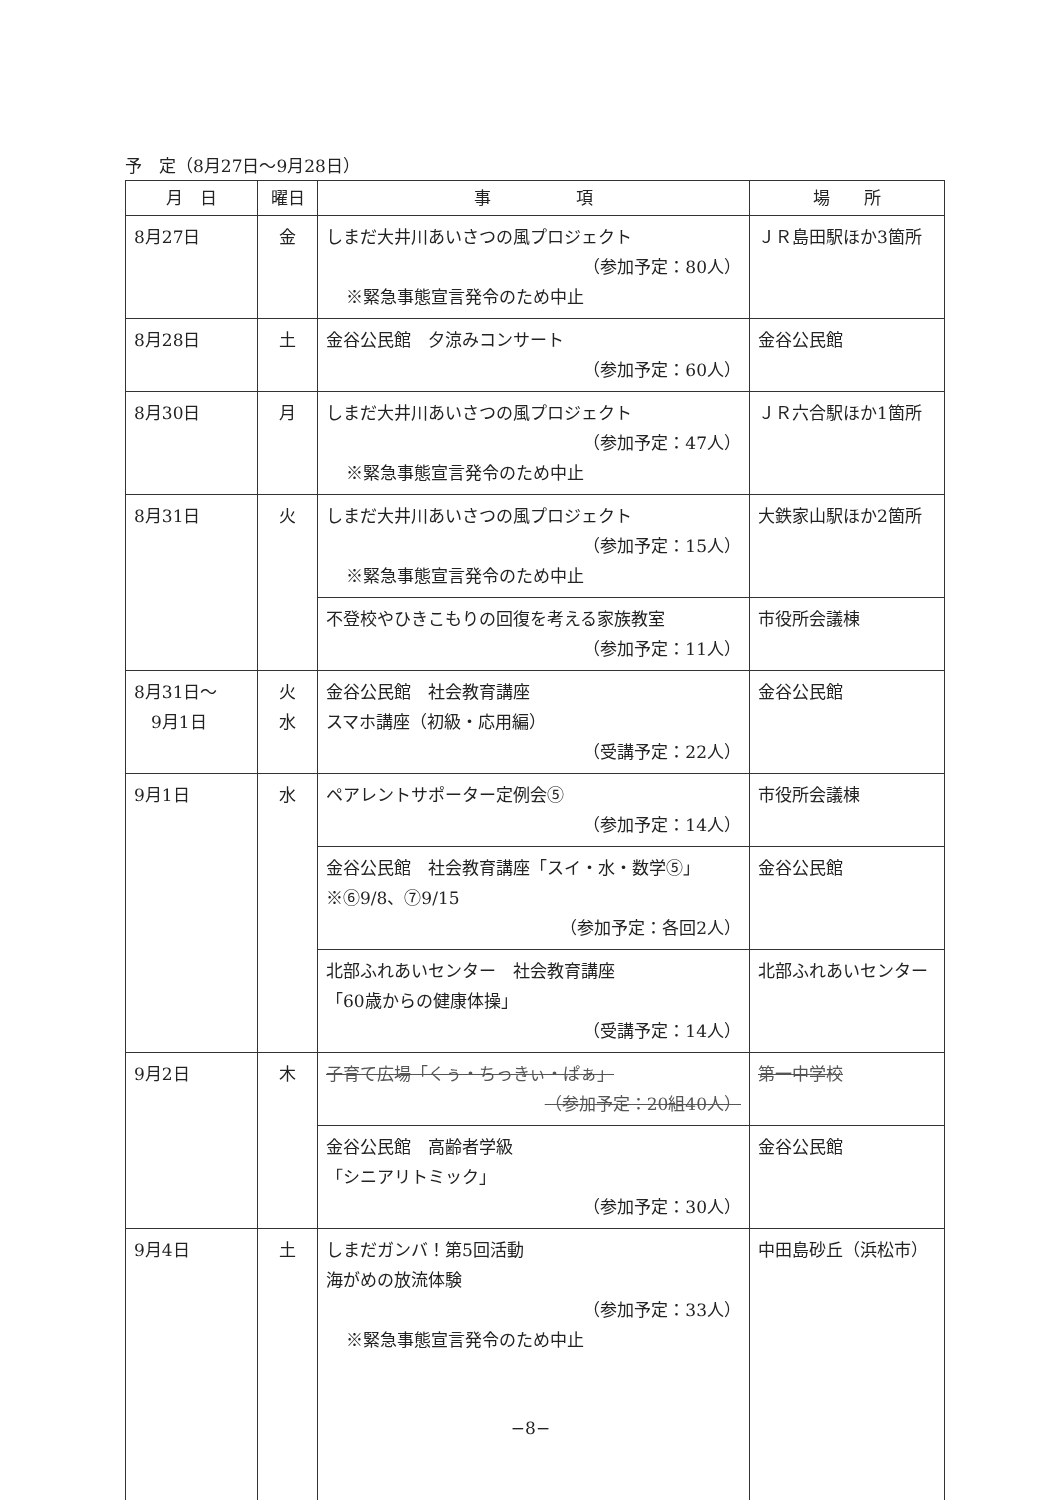予　定（8月27日～9月28日）
| 月 日 | 曜日 | 事 項 | 場 所 |
| --- | --- | --- | --- |
| 8月27日 | 金 | しまだ大井川あいさつの風プロジェクト （参加予定：80人） ※緊急事態宣言発令のため中止 | ＪＲ島田駅ほか3箇所 |
| 8月28日 | 土 | 金谷公民館 夕涼みコンサート （参加予定：60人） | 金谷公民館 |
| 8月30日 | 月 | しまだ大井川あいさつの風プロジェクト （参加予定：47人） ※緊急事態宣言発令のため中止 | ＪＲ六合駅ほか1箇所 |
| 8月31日 | 火 | しまだ大井川あいさつの風プロジェクト （参加予定：15人） ※緊急事態宣言発令のため中止 | 大鉄家山駅ほか2箇所 |
| | | 不登校やひきこもりの回復を考える家族教室 （参加予定：11人） | 市役所会議棟 |
| 8月31日～ 9月1日 | 火 水 | 金谷公民館 社会教育講座 スマホ講座（初級・応用編） （受講予定：22人） | 金谷公民館 |
| 9月1日 | 水 | ペアレントサポーター定例会⑤ （参加予定：14人） | 市役所会議棟 |
| | | 金谷公民館 社会教育講座「スイ・水・数学⑤」 ※⑥9/8、⑦9/15 （参加予定：各回2人） | 金谷公民館 |
| | | 北部ふれあいセンター 社会教育講座 「60歳からの健康体操」 （受講予定：14人） | 北部ふれあいセンター |
| 9月2日 | 木 | 子育て広場「くぅ・ちっきぃ・ぱぁ」 （参加予定：20組40人） | 第一中学校 |
| | | 金谷公民館 高齢者学級 「シニアリトミック」 （参加予定：30人） | 金谷公民館 |
| 9月4日 | 土 | しまだガンバ！第5回活動 海がめの放流体験 （参加予定：33人） ※緊急事態宣言発令のため中止 | 中田島砂丘（浜松市） |
−8−